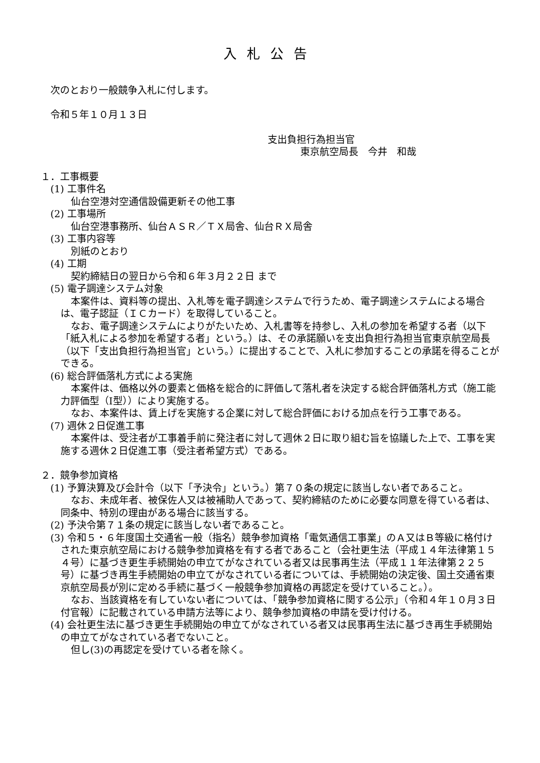入札公告
次のとおり一般競争入札に付します。
令和５年１０月１３日
支出負担行為担当官
東京航空局長　今井　和哉
１．工事概要
(1) 工事件名
仙台空港対空通信設備更新その他工事
(2) 工事場所
仙台空港事務所、仙台ＡＳＲ／ＴＸ局舎、仙台ＲＸ局舎
(3) 工事内容等
別紙のとおり
(4) 工期
契約締結日の翌日から令和６年３月２２日 まで
(5) 電子調達システム対象
本案件は、資料等の提出、入札等を電子調達システムで行うため、電子調達システムによる場合は、電子認証（ＩＣカード）を取得していること。
なお、電子調達システムによりがたいため、入札書等を持参し、入札の参加を希望する者（以下「紙入札による参加を希望する者」という。）は、その承諾願いを支出負担行為担当官東京航空局長（以下「支出負担行為担当官」という。）に提出することで、入札に参加することの承諾を得ることができる。
(6) 総合評価落札方式による実施
本案件は、価格以外の要素と価格を総合的に評価して落札者を決定する総合評価落札方式（施工能力評価型（Ⅰ型））により実施する。
なお、本案件は、賃上げを実施する企業に対して総合評価における加点を行う工事である。
(7) 週休２日促進工事
本案件は、受注者が工事着手前に発注者に対して週休２日に取り組む旨を協議した上で、工事を実施する週休２日促進工事（受注者希望方式）である。
２．競争参加資格
(1) 予算決算及び会計令（以下「予決令」という。）第７０条の規定に該当しない者であること。
なお、未成年者、被保佐人又は被補助人であって、契約締結のために必要な同意を得ている者は、同条中、特別の理由がある場合に該当する。
(2) 予決令第７１条の規定に該当しない者であること。
(3) 令和５・６年度国土交通省一般（指名）競争参加資格「電気通信工事業」のＡ又はＢ等級に格付けされた東京航空局における競争参加資格を有する者であること（会社更生法（平成１４年法律第１５４号）に基づき更生手続開始の申立てがなされている者又は民事再生法（平成１１年法律第２２５号）に基づき再生手続開始の申立てがなされている者については、手続開始の決定後、国土交通省東京航空局長が別に定める手続に基づく一般競争参加資格の再認定を受けていること。）。
なお、当該資格を有していない者については、「競争参加資格に関する公示」（令和４年１０月３日 付官報）に記載されている申請方法等により、競争参加資格の申請を受け付ける。
(4) 会社更生法に基づき更生手続開始の申立てがなされている者又は民事再生法に基づき再生手続開始の申立てがなされている者でないこと。
但し(3)の再認定を受けている者を除く。